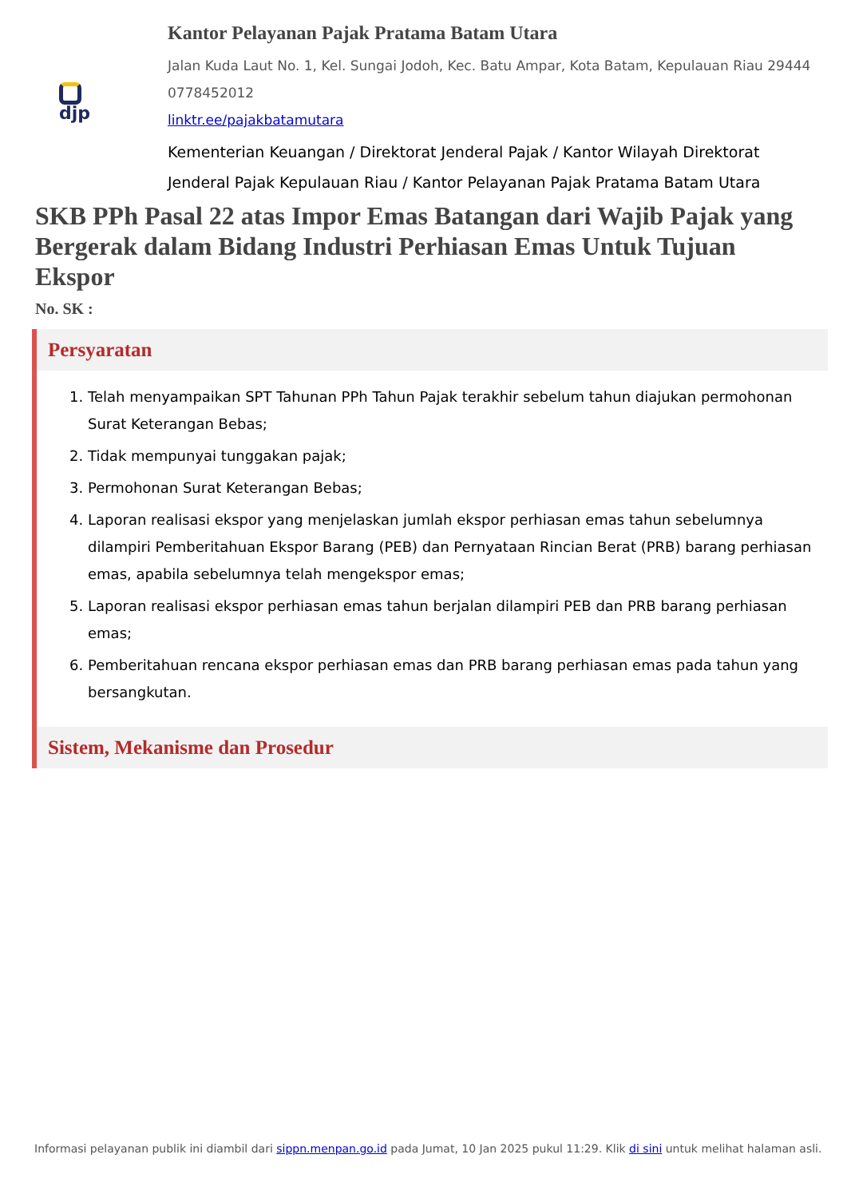djp
Kantor Pelayanan Pajak Pratama Batam Utara
Jalan Kuda Laut No. 1, Kel. Sungai Jodoh, Kec. Batu Ampar, Kota Batam, Kepulauan Riau 29444 0778452012
linktr.ee/pajakbatamutara
Kementerian Keuangan / Direktorat Jenderal Pajak / Kantor Wilayah Direktorat Jenderal Pajak Kepulauan Riau / Kantor Pelayanan Pajak Pratama Batam Utara
SKB PPh Pasal 22 atas Impor Emas Batangan dari Wajib Pajak yang Bergerak dalam Bidang Industri Perhiasan Emas Untuk Tujuan Ekspor
No. SK :
Persyaratan
1. Telah menyampaikan SPT Tahunan PPh Tahun Pajak terakhir sebelum tahun diajukan permohonan Surat Keterangan Bebas;
2. Tidak mempunyai tunggakan pajak;
3. Permohonan Surat Keterangan Bebas;
4. Laporan realisasi ekspor yang menjelaskan jumlah ekspor perhiasan emas tahun sebelumnya dilampiri Pemberitahuan Ekspor Barang (PEB) dan Pernyataan Rincian Berat (PRB) barang perhiasan emas, apabila sebelumnya telah mengekspor emas;
5. Laporan realisasi ekspor perhiasan emas tahun berjalan dilampiri PEB dan PRB barang perhiasan emas;
6. Pemberitahuan rencana ekspor perhiasan emas dan PRB barang perhiasan emas pada tahun yang bersangkutan.
Sistem, Mekanisme dan Prosedur
Informasi pelayanan publik ini diambil dari sippn.menpan.go.id pada Jumat, 10 Jan 2025 pukul 11:29. Klik di sini untuk melihat halaman asli.